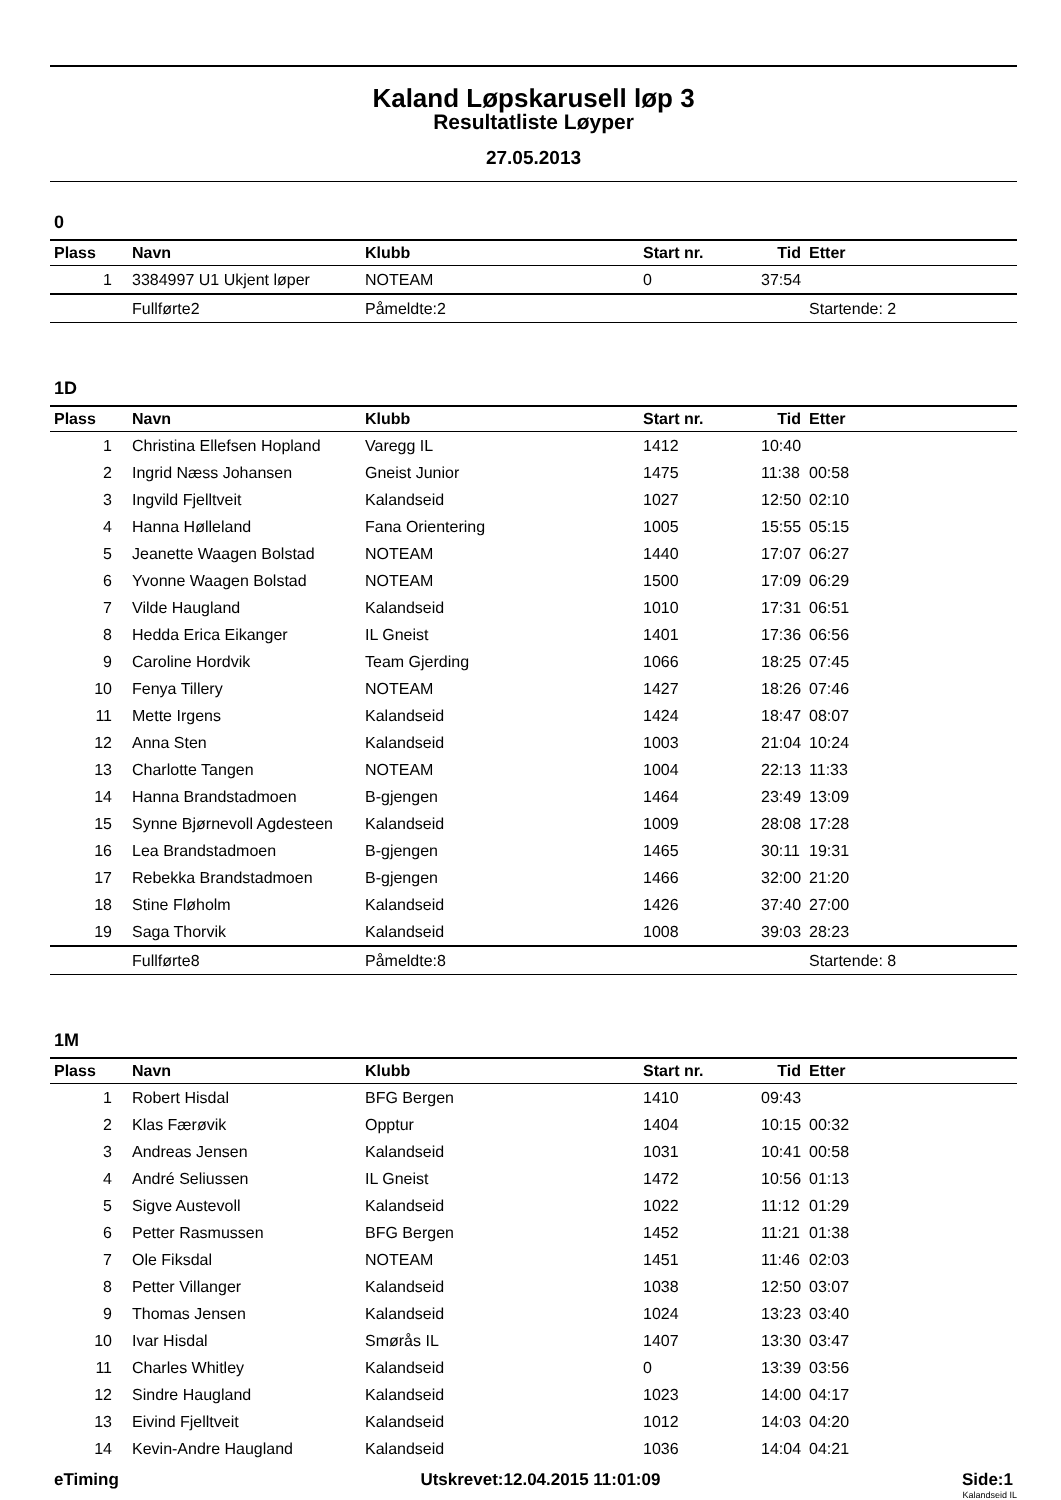Kaland Løpskarusell løp 3
Resultatliste Løyper
27.05.2013
0
| Plass | Navn | Klubb | Start nr. | Tid | Etter |
| --- | --- | --- | --- | --- | --- |
| 1 | 3384997 U1 Ukjent løper | NOTEAM | 0 | 37:54 | |
| | Fullførte2 | Påmeldte:2 | | | Startende: 2 |
1D
| Plass | Navn | Klubb | Start nr. | Tid | Etter |
| --- | --- | --- | --- | --- | --- |
| 1 | Christina Ellefsen Hopland | Varegg IL | 1412 | 10:40 | |
| 2 | Ingrid Næss Johansen | Gneist Junior | 1475 | 11:38 | 00:58 |
| 3 | Ingvild Fjelltveit | Kalandseid | 1027 | 12:50 | 02:10 |
| 4 | Hanna Hølleland | Fana Orientering | 1005 | 15:55 | 05:15 |
| 5 | Jeanette Waagen Bolstad | NOTEAM | 1440 | 17:07 | 06:27 |
| 6 | Yvonne Waagen Bolstad | NOTEAM | 1500 | 17:09 | 06:29 |
| 7 | Vilde Haugland | Kalandseid | 1010 | 17:31 | 06:51 |
| 8 | Hedda Erica Eikanger | IL Gneist | 1401 | 17:36 | 06:56 |
| 9 | Caroline Hordvik | Team Gjerding | 1066 | 18:25 | 07:45 |
| 10 | Fenya Tillery | NOTEAM | 1427 | 18:26 | 07:46 |
| 11 | Mette Irgens | Kalandseid | 1424 | 18:47 | 08:07 |
| 12 | Anna Sten | Kalandseid | 1003 | 21:04 | 10:24 |
| 13 | Charlotte Tangen | NOTEAM | 1004 | 22:13 | 11:33 |
| 14 | Hanna Brandstadmoen | B-gjengen | 1464 | 23:49 | 13:09 |
| 15 | Synne Bjørnevoll Agdesteen | Kalandseid | 1009 | 28:08 | 17:28 |
| 16 | Lea Brandstadmoen | B-gjengen | 1465 | 30:11 | 19:31 |
| 17 | Rebekka Brandstadmoen | B-gjengen | 1466 | 32:00 | 21:20 |
| 18 | Stine Fløholm | Kalandseid | 1426 | 37:40 | 27:00 |
| 19 | Saga Thorvik | Kalandseid | 1008 | 39:03 | 28:23 |
| | Fullførte8 | Påmeldte:8 | | | Startende: 8 |
1M
| Plass | Navn | Klubb | Start nr. | Tid | Etter |
| --- | --- | --- | --- | --- | --- |
| 1 | Robert Hisdal | BFG Bergen | 1410 | 09:43 | |
| 2 | Klas Færøvik | Opptur | 1404 | 10:15 | 00:32 |
| 3 | Andreas Jensen | Kalandseid | 1031 | 10:41 | 00:58 |
| 4 | André Seliussen | IL Gneist | 1472 | 10:56 | 01:13 |
| 5 | Sigve Austevoll | Kalandseid | 1022 | 11:12 | 01:29 |
| 6 | Petter Rasmussen | BFG Bergen | 1452 | 11:21 | 01:38 |
| 7 | Ole Fiksdal | NOTEAM | 1451 | 11:46 | 02:03 |
| 8 | Petter Villanger | Kalandseid | 1038 | 12:50 | 03:07 |
| 9 | Thomas Jensen | Kalandseid | 1024 | 13:23 | 03:40 |
| 10 | Ivar Hisdal | Smørås IL | 1407 | 13:30 | 03:47 |
| 11 | Charles Whitley | Kalandseid | 0 | 13:39 | 03:56 |
| 12 | Sindre Haugland | Kalandseid | 1023 | 14:00 | 04:17 |
| 13 | Eivind Fjelltveit | Kalandseid | 1012 | 14:03 | 04:20 |
| 14 | Kevin-Andre Haugland | Kalandseid | 1036 | 14:04 | 04:21 |
eTiming Utskrevet:12.04.2015 11:01:09 Side:1
Kalandseid IL